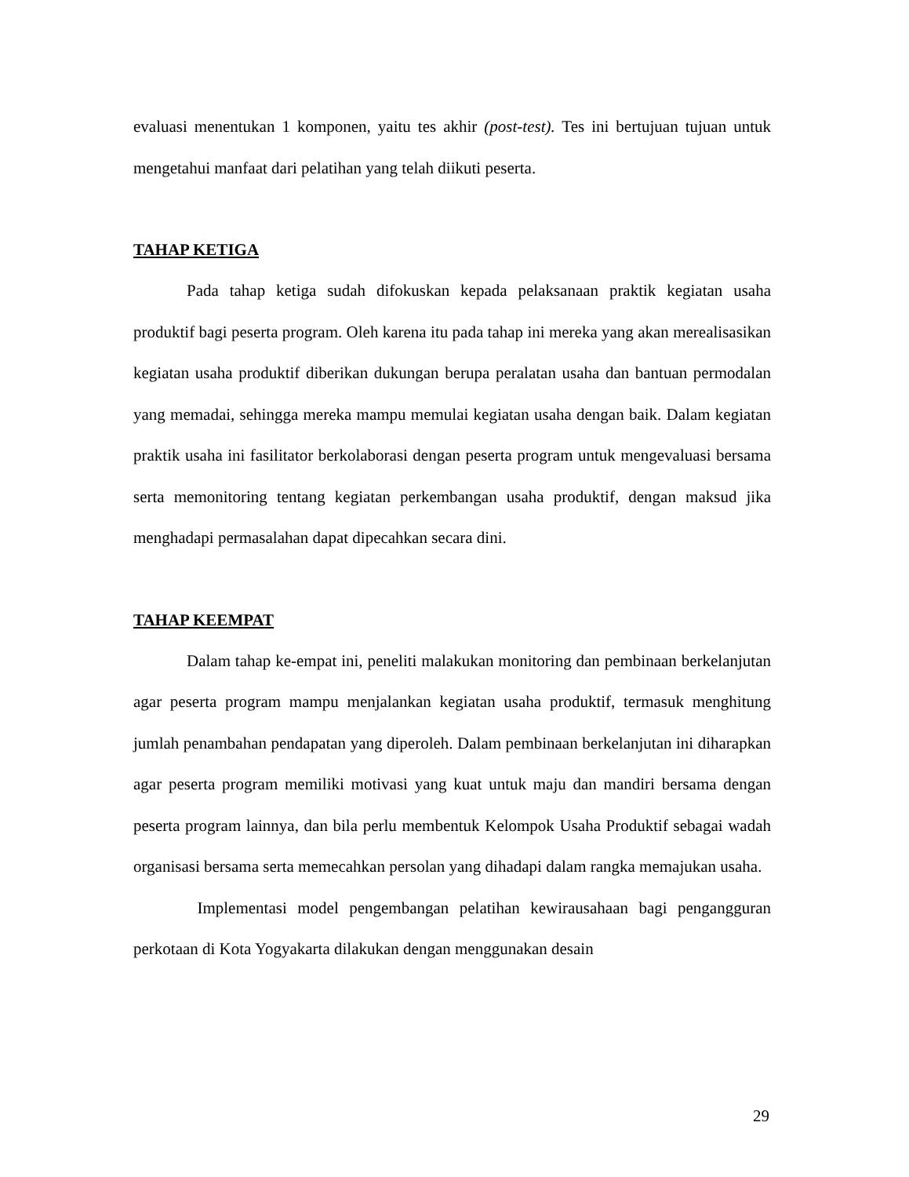evaluasi menentukan 1 komponen, yaitu tes akhir (post-test). Tes ini bertujuan tujuan untuk mengetahui manfaat dari pelatihan yang telah diikuti peserta.
TAHAP KETIGA
Pada tahap ketiga sudah difokuskan kepada pelaksanaan praktik kegiatan usaha produktif bagi peserta program. Oleh karena itu pada tahap ini mereka yang akan merealisasikan kegiatan usaha produktif diberikan dukungan berupa peralatan usaha dan bantuan permodalan yang memadai, sehingga mereka mampu memulai kegiatan usaha dengan baik. Dalam kegiatan praktik usaha ini fasilitator berkolaborasi dengan peserta program untuk mengevaluasi bersama serta memonitoring tentang kegiatan perkembangan usaha produktif, dengan maksud jika menghadapi permasalahan dapat dipecahkan secara dini.
TAHAP KEEMPAT
Dalam tahap ke-empat ini, peneliti malakukan monitoring dan pembinaan berkelanjutan agar peserta program mampu menjalankan kegiatan usaha produktif, termasuk menghitung jumlah penambahan pendapatan yang diperoleh. Dalam pembinaan berkelanjutan ini diharapkan agar peserta program memiliki motivasi yang kuat untuk maju dan mandiri bersama dengan peserta program lainnya, dan bila perlu membentuk Kelompok Usaha Produktif sebagai wadah organisasi bersama serta memecahkan persolan yang dihadapi dalam rangka memajukan usaha.
Implementasi model pengembangan pelatihan kewirausahaan bagi pengangguran perkotaan di Kota Yogyakarta dilakukan dengan menggunakan desain
29